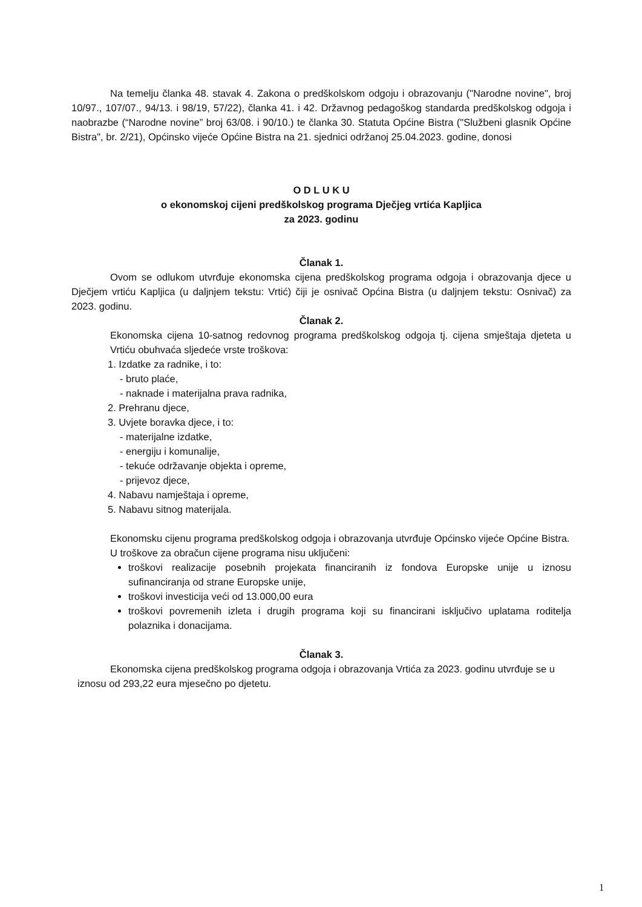Na temelju članka 48. stavak 4. Zakona o predškolskom odgoju i obrazovanju ("Narodne novine", broj 10/97., 107/07., 94/13. i 98/19, 57/22), članka 41. i 42. Državnog pedagoškog standarda predškolskog odgoja i naobrazbe (“Narodne novine” broj 63/08. i 90/10.) te članka 30. Statuta Općine Bistra ("Službeni glasnik Općine Bistra", br. 2/21), Općinsko vijeće Općine Bistra na 21. sjednici održanoj 25.04.2023. godine, donosi
O D L U K U
o ekonomskoj cijeni predškolskog programa Dječjeg vrtića Kapljica
za 2023. godinu
Članak 1.
Ovom se odlukom utvrđuje ekonomska cijena predškolskog programa odgoja i obrazovanja djece u Dječjem vrtiću Kapljica (u daljnjem tekstu: Vrtić) čiji je osnivač Općina Bistra (u daljnjem tekstu: Osnivač) za 2023. godinu.
Članak 2.
Ekonomska cijena 10-satnog redovnog programa predškolskog odgoja tj. cijena smještaja djeteta u Vrtiću obuhvaća sljedeće vrste troškova:
1. Izdatke za radnike, i to:
- bruto plaće,
- naknade i materijalna prava radnika,
2. Prehranu djece,
3. Uvjete boravka djece, i to:
- materijalne izdatke,
- energiju i komunalije,
- tekuće održavanje objekta i opreme,
- prijevoz djece,
4. Nabavu namještaja i opreme,
5. Nabavu sitnog materijala.
Ekonomsku cijenu programa predškolskog odgoja i obrazovanja utvrđuje Općinsko vijeće Općine Bistra.
U troškove za obračun cijene programa nisu uključeni:
troškovi realizacije posebnih projekata financiranih iz fondova Europske unije u iznosu sufinanciranja od strane Europske unije,
troškovi investicija veći od 13.000,00 eura
troškovi povremenih izleta i drugih programa koji su financirani isključivo uplatama roditelja polaznika i donacijama.
Članak 3.
Ekonomska cijena predškolskog programa odgoja i obrazovanja Vrtića za 2023. godinu utvrđuje se u iznosu od 293,22 eura mjesečno po djetetu.
1